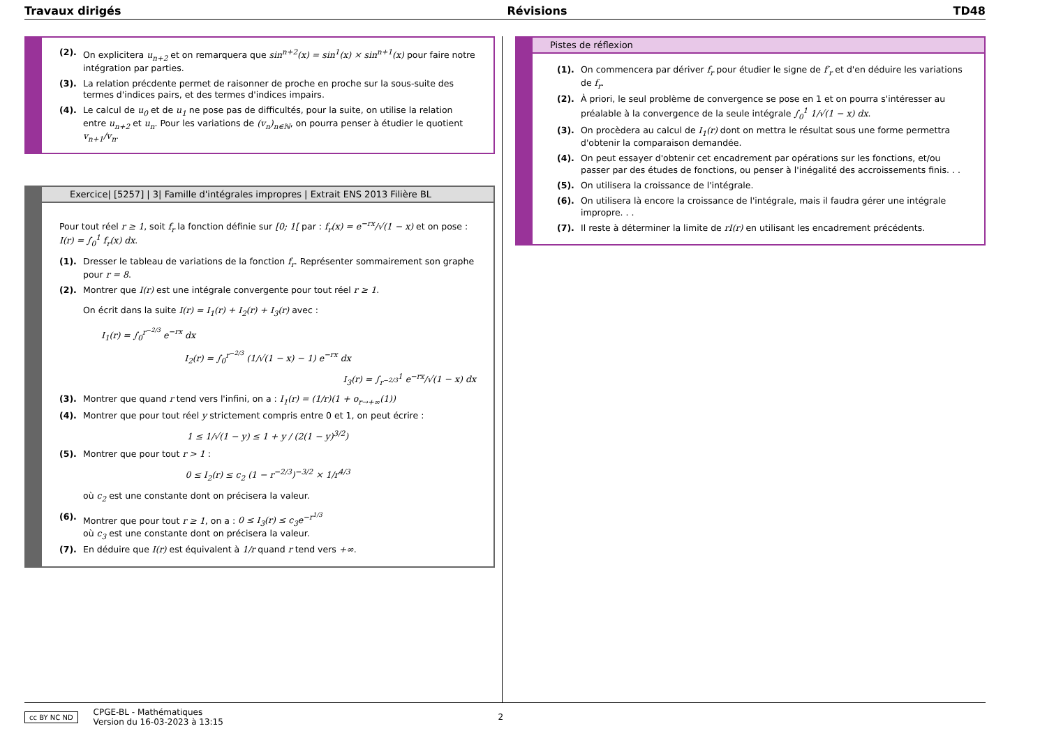Travaux dirigés Révisions TD48
(2). On explicitera u<sub>n+2</sub> et on remarquera que sin<sup>n+2</sup>(x) = sin<sup>1</sup>(x) × sin<sup>n+1</sup>(x) pour faire notre intégration par parties.
(3). La relation précdente permet de raisonner de proche en proche sur la sous-suite des termes d'indices pairs, et des termes d'indices impairs.
(4). Le calcul de u<sub>0</sub> et de u<sub>1</sub> ne pose pas de difficultés, pour la suite, on utilise la relation entre u<sub>n+2</sub> et u<sub>n</sub>. Pour les variations de (v<sub>n</sub>)<sub>n∈ℕ</sub>, on pourra penser à étudier le quotient v<sub>n+1</sub>/v<sub>n</sub>.
Exercice| [5257] | 3| Famille d'intégrales impropres | Extrait ENS 2013 Filière BL
Pour tout réel r ≥ 1, soit f<sub>r</sub> la fonction définie sur [0; 1[ par : f<sub>r</sub>(x) = e<sup>−rx</sup>/√(1 − x) et on pose : I(r) = ∫<sub>0</sub><sup>1</sup> f<sub>r</sub>(x) dx.
(1). Dresser le tableau de variations de la fonction f<sub>r</sub>. Représenter sommairement son graphe pour r = 8.
(2). Montrer que I(r) est une intégrale convergente pour tout réel r ≥ 1.
On écrit dans la suite I(r) = I<sub>1</sub>(r) + I<sub>2</sub>(r) + I<sub>3</sub>(r) avec :
I<sub>1</sub>(r) = ∫<sub>0</sub><sup>r<sup>−2/3</sup></sup> e<sup>−rx</sup> dx
I<sub>2</sub>(r) = ∫<sub>0</sub><sup>r<sup>−2/3</sup></sup> (1/√(1 − x) − 1) e<sup>−rx</sup> dx
I<sub>3</sub>(r) = ∫<sub>r<sup>−2/3</sup></sub><sup>1</sup> e<sup>−rx</sup>/√(1 − x) dx
(3). Montrer que quand r tend vers l'infini, on a : I<sub>1</sub>(r) = (1/r)(1 + o<sub>r→+∞</sub>(1))
(4). Montrer que pour tout réel y strictement compris entre 0 et 1, on peut écrire :
1 ≤ 1/√(1 − y) ≤ 1 + y / (2(1 − y)<sup>3/2</sup>)
(5). Montrer que pour tout r > 1 :
0 ≤ I<sub>2</sub>(r) ≤ c<sub>2</sub> (1 − r<sup>−2/3</sup>)<sup>−3/2</sup> × 1/r<sup>4/3</sup>
où c<sub>2</sub> est une constante dont on précisera la valeur.
(6). Montrer que pour tout r ≥ 1, on a : 0 ≤ I<sub>3</sub>(r) ≤ c<sub>3</sub>e<sup>−r<sup>1/3</sup></sup>
où c<sub>3</sub> est une constante dont on précisera la valeur.
(7). En déduire que I(r) est équivalent à 1/r quand r tend vers +∞.
Pistes de réflexion
(1). On commencera par dériver f<sub>r</sub> pour étudier le signe de f′<sub>r</sub> et d'en déduire les variations de f<sub>r</sub>.
(2). À priori, le seul problème de convergence se pose en 1 et on pourra s'intéresser au préalable à la convergence de la seule intégrale ∫<sub>0</sub><sup>1</sup> 1/√(1 − x) dx.
(3). On procèdera au calcul de I<sub>1</sub>(r) dont on mettra le résultat sous une forme permettra d'obtenir la comparaison demandée.
(4). On peut essayer d'obtenir cet encadrement par opérations sur les fonctions, et/ou passer par des études de fonctions, ou penser à l'inégalité des accroissements finis. . .
(5). On utilisera la croissance de l'intégrale.
(6). On utilisera là encore la croissance de l'intégrale, mais il faudra gérer une intégrale impropre. . .
(7). Il reste à déterminer la limite de rI(r) en utilisant les encadrement précédents.
cc BY NC ND
CPGE-BL - Mathématiques
Version du 16-03-2023 à 13:15
2